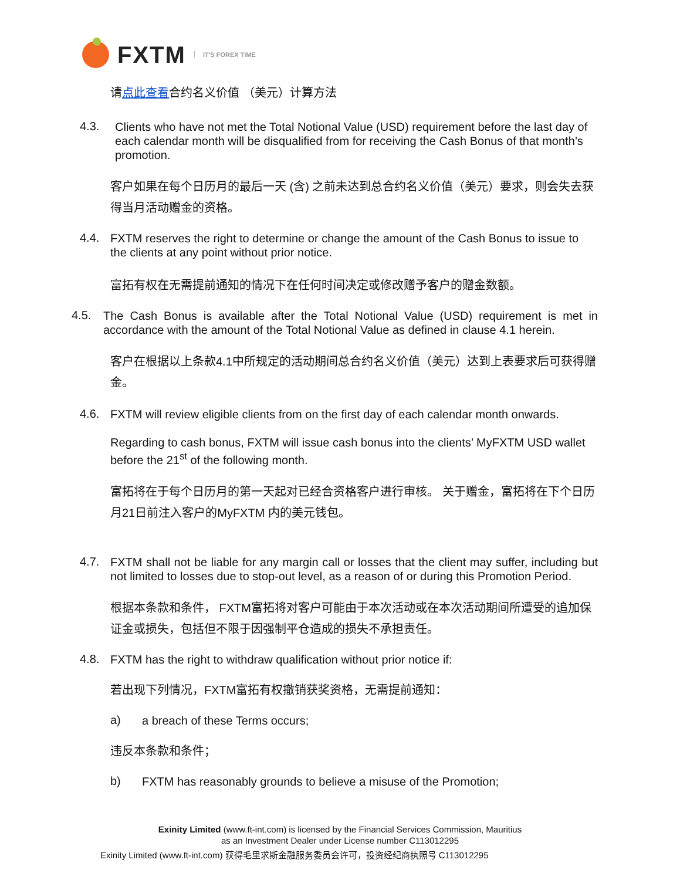FXTM IT'S FOREX TIME
请点此查看合约名义价值 （美元）计算方法
4.3.
Clients who have not met the Total Notional Value (USD) requirement before the last day of each calendar month will be disqualified from for receiving the Cash Bonus of that month’s promotion.
客户如果在每个日历月的最后一天 (含) 之前未达到总合约名义价值（美元）要求，则会失去获得当月活动赠金的资格。
4.4.
FXTM reserves the right to determine or change the amount of the Cash Bonus to issue to the clients at any point without prior notice.
富拓有权在无需提前通知的情况下在任何时间决定或修改赠予客户的赠金数额。
4.5.
The Cash Bonus is available after the Total Notional Value (USD) requirement is met in accordance with the amount of the Total Notional Value as defined in clause 4.1 herein.
客户在根据以上条款4.1中所规定的活动期间总合约名义价值（美元）达到上表要求后可获得赠金。
4.6.
FXTM will review eligible clients from on the first day of each calendar month onwards.
Regarding to cash bonus, FXTM will issue cash bonus into the clients’ MyFXTM USD wallet before the 21<sup>st</sup> of the following month.
富拓将在于每个日历月的第一天起对已经合资格客户进行审核。 关于赠金，富拓将在下个日历月21日前注入客户的MyFXTM 内的美元钱包。
4.7.
FXTM shall not be liable for any margin call or losses that the client may suffer, including but not limited to losses due to stop-out level, as a reason of or during this Promotion Period.
根据本条款和条件， FXTM富拓将对客户可能由于本次活动或在本次活动期间所遭受的追加保证金或损失，包括但不限于因强制平仓造成的损失不承担责任。
4.8.
FXTM has the right to withdraw qualification without prior notice if:
若出现下列情况，FXTM富拓有权撤销获奖资格，无需提前通知：
a)
a breach of these Terms occurs;
违反本条款和条件；
b)
FXTM has reasonably grounds to believe a misuse of the Promotion;
Exinity Limited (www.ft-int.com) is licensed by the Financial Services Commission, Mauritius
as an Investment Dealer under License number C113012295
Exinity Limited (www.ft-int.com) 获得毛里求斯金融服务委员会许可，投资经纪商执照号 C113012295